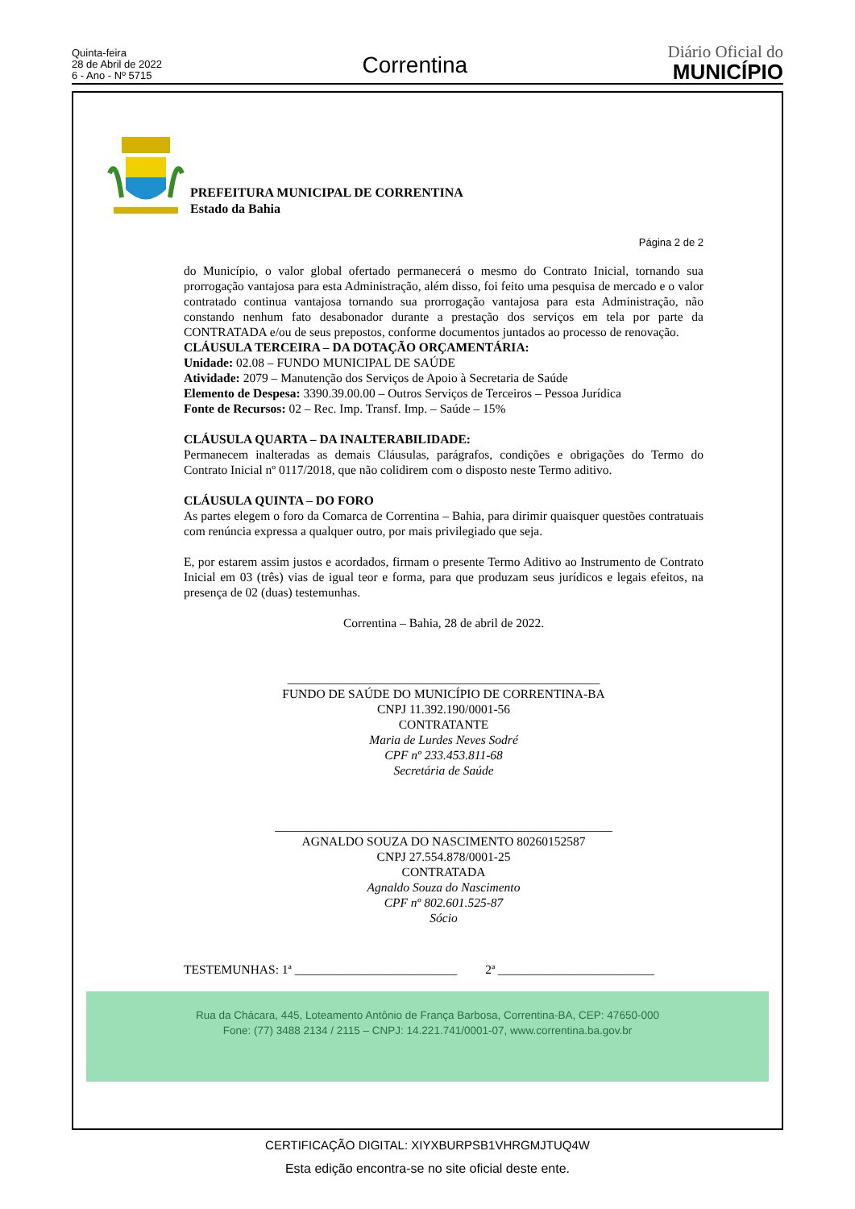Quinta-feira
28 de Abril de 2022
6 - Ano - Nº 5715
Correntina
Diário Oficial do
MUNICÍPIO
PREFEITURA MUNICIPAL DE CORRENTINA
Estado da Bahia
Página 2 de 2
do Município, o valor global ofertado permanecerá o mesmo do Contrato Inicial, tornando sua prorrogação vantajosa para esta Administração, além disso, foi feito uma pesquisa de mercado e o valor contratado continua vantajosa tornando sua prorrogação vantajosa para esta Administração, não constando nenhum fato desabonador durante a prestação dos serviços em tela por parte da CONTRATADA e/ou de seus prepostos, conforme documentos juntados ao processo de renovação.
CLÁUSULA TERCEIRA – DA DOTAÇÃO ORÇAMENTÁRIA:
Unidade: 02.08 – FUNDO MUNICIPAL DE SAÚDE
Atividade: 2079 – Manutenção dos Serviços de Apoio à Secretaria de Saúde
Elemento de Despesa: 3390.39.00.00 – Outros Serviços de Terceiros – Pessoa Jurídica
Fonte de Recursos: 02 – Rec. Imp. Transf. Imp. – Saúde – 15%
CLÁUSULA QUARTA – DA INALTERABILIDADE:
Permanecem inalteradas as demais Cláusulas, parágrafos, condições e obrigações do Termo do Contrato Inicial nº 0117/2018, que não colidirem com o disposto neste Termo aditivo.
CLÁUSULA QUINTA – DO FORO
As partes elegem o foro da Comarca de Correntina – Bahia, para dirimir quaisquer questões contratuais com renúncia expressa a qualquer outro, por mais privilegiado que seja.
E, por estarem assim justos e acordados, firmam o presente Termo Aditivo ao Instrumento de Contrato Inicial em 03 (três) vias de igual teor e forma, para que produzam seus jurídicos e legais efeitos, na presença de 02 (duas) testemunhas.
Correntina – Bahia, 28 de abril de 2022.
__________________________________________________
FUNDO DE SAÚDE DO MUNICÍPIO DE CORRENTINA-BA
CNPJ 11.392.190/0001-56
CONTRATANTE
Maria de Lurdes Neves Sodré
CPF nº 233.453.811-68
Secretária de Saúde
______________________________________________________
AGNALDO SOUZA DO NASCIMENTO 80260152587
CNPJ 27.554.878/0001-25
CONTRATADA
Agnaldo Souza do Nascimento
CPF nº 802.601.525-87
Sócio
TESTEMUNHAS: 1ª __________________________ 2ª _________________________
Rua da Chácara, 445, Loteamento Antônio de França Barbosa, Correntina-BA, CEP: 47650-000
Fone: (77) 3488 2134 / 2115 – CNPJ: 14.221.741/0001-07, www.correntina.ba.gov.br
CERTIFICAÇÃO DIGITAL: XIYXBURPSB1VHRGMJTUQ4W
Esta edição encontra-se no site oficial deste ente.